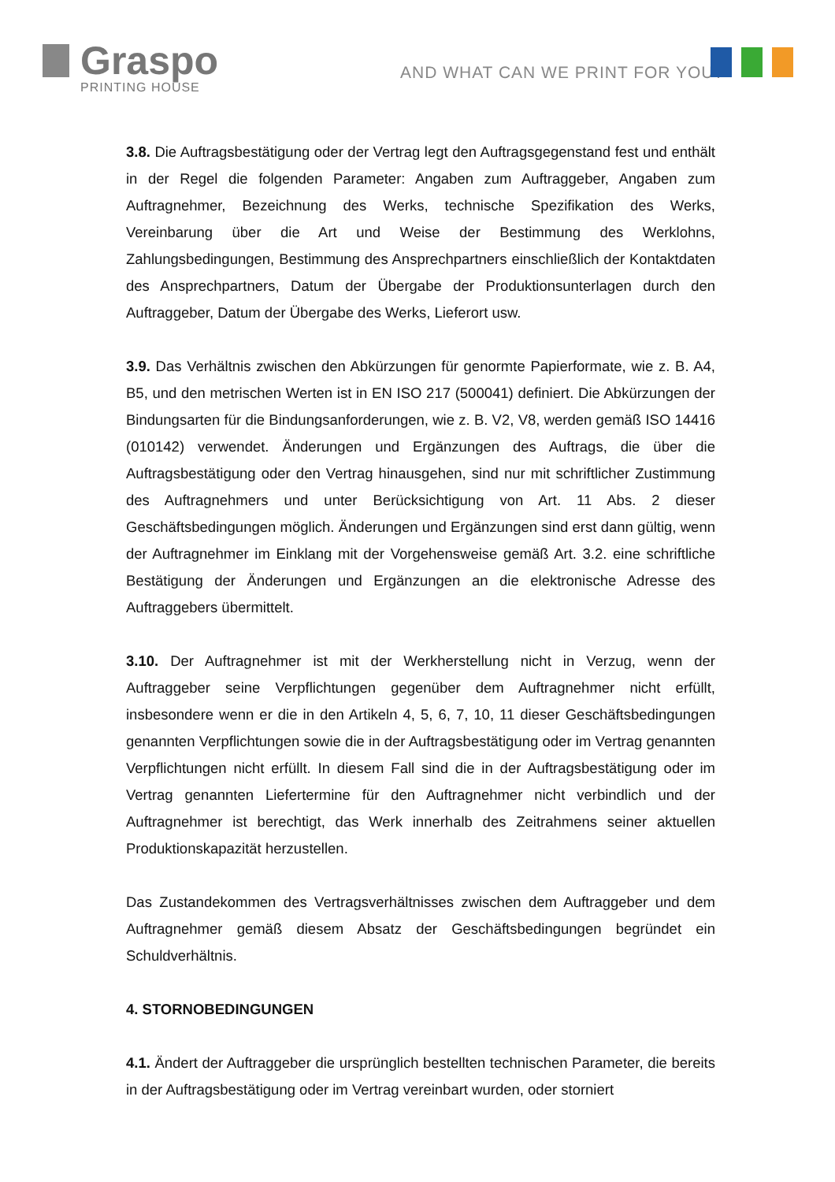Graspo
PRINTING HOUSE
AND WHAT CAN WE PRINT FOR YOU?
3.8. Die Auftragsbestätigung oder der Vertrag legt den Auftragsgegenstand fest und enthält in der Regel die folgenden Parameter: Angaben zum Auftraggeber, Angaben zum Auftragnehmer, Bezeichnung des Werks, technische Spezifikation des Werks, Vereinbarung über die Art und Weise der Bestimmung des Werklohns, Zahlungsbedingungen, Bestimmung des Ansprechpartners einschließlich der Kontaktdaten des Ansprechpartners, Datum der Übergabe der Produktionsunterlagen durch den Auftraggeber, Datum der Übergabe des Werks, Lieferort usw.
3.9. Das Verhältnis zwischen den Abkürzungen für genormte Papierformate, wie z. B. A4, B5, und den metrischen Werten ist in EN ISO 217 (500041) definiert. Die Abkürzungen der Bindungsarten für die Bindungsanforderungen, wie z. B. V2, V8, werden gemäß ISO 14416 (010142) verwendet. Änderungen und Ergänzungen des Auftrags, die über die Auftragsbestätigung oder den Vertrag hinausgehen, sind nur mit schriftlicher Zustimmung des Auftragnehmers und unter Berücksichtigung von Art. 11 Abs. 2 dieser Geschäftsbedingungen möglich. Änderungen und Ergänzungen sind erst dann gültig, wenn der Auftragnehmer im Einklang mit der Vorgehensweise gemäß Art. 3.2. eine schriftliche Bestätigung der Änderungen und Ergänzungen an die elektronische Adresse des Auftraggebers übermittelt.
3.10. Der Auftragnehmer ist mit der Werkherstellung nicht in Verzug, wenn der Auftraggeber seine Verpflichtungen gegenüber dem Auftragnehmer nicht erfüllt, insbesondere wenn er die in den Artikeln 4, 5, 6, 7, 10, 11 dieser Geschäftsbedingungen genannten Verpflichtungen sowie die in der Auftragsbestätigung oder im Vertrag genannten Verpflichtungen nicht erfüllt. In diesem Fall sind die in der Auftragsbestätigung oder im Vertrag genannten Liefertermine für den Auftragnehmer nicht verbindlich und der Auftragnehmer ist berechtigt, das Werk innerhalb des Zeitrahmens seiner aktuellen Produktionskapazität herzustellen.
Das Zustandekommen des Vertragsverhältnisses zwischen dem Auftraggeber und dem Auftragnehmer gemäß diesem Absatz der Geschäftsbedingungen begründet ein Schuldverhältnis.
4. STORNOBEDINGUNGEN
4.1. Ändert der Auftraggeber die ursprünglich bestellten technischen Parameter, die bereits in der Auftragsbestätigung oder im Vertrag vereinbart wurden, oder storniert